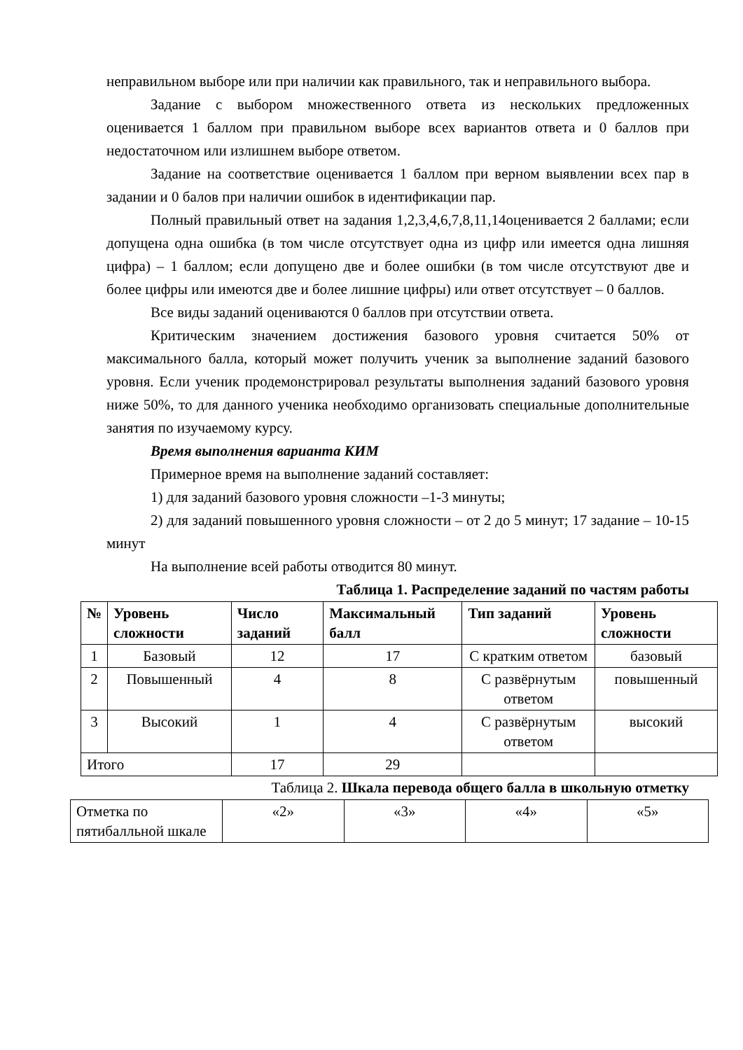неправильном выборе или при наличии как правильного, так и неправильного выбора.
Задание с выбором множественного ответа из нескольких предложенных оценивается 1 баллом при правильном выборе всех вариантов ответа и 0 баллов при недостаточном или излишнем выборе ответом.
Задание на соответствие оценивается 1 баллом при верном выявлении всех пар в задании и 0 балов при наличии ошибок в идентификации пар.
Полный правильный ответ на задания 1,2,3,4,6,7,8,11,14оценивается 2 баллами; если допущена одна ошибка (в том числе отсутствует одна из цифр или имеется одна лишняя цифра) – 1 баллом; если допущено две и более ошибки (в том числе отсутствуют две и более цифры или имеются две и более лишние цифры) или ответ отсутствует – 0 баллов.
Все виды заданий оцениваются 0 баллов при отсутствии ответа.
Критическим значением достижения базового уровня считается 50% от максимального балла, который может получить ученик за выполнение заданий базового уровня. Если ученик продемонстрировал результаты выполнения заданий базового уровня ниже 50%, то для данного ученика необходимо организовать специальные дополнительные занятия по изучаемому курсу.
Время выполнения варианта КИМ
Примерное время на выполнение заданий составляет:
1) для заданий базового уровня сложности –1-3 минуты;
2) для заданий повышенного уровня сложности – от 2 до 5 минут; 17 задание – 10-15 минут
На выполнение всей работы отводится 80 минут.
Таблица 1. Распределение заданий по частям работы
| № | Уровень сложности | Число заданий | Максимальный балл | Тип заданий | Уровень сложности |
| --- | --- | --- | --- | --- | --- |
| 1 | Базовый | 12 | 17 | С кратким ответом | базовый |
| 2 | Повышенный | 4 | 8 | С развёрнутым ответом | повышенный |
| 3 | Высокий | 1 | 4 | С развёрнутым ответом | высокий |
| Итого | | 17 | 29 | | |
Таблица 2. Шкала перевода общего балла в школьную отметку
| Отметка по пятибалльной шкале | «2» | «3» | «4» | «5» |